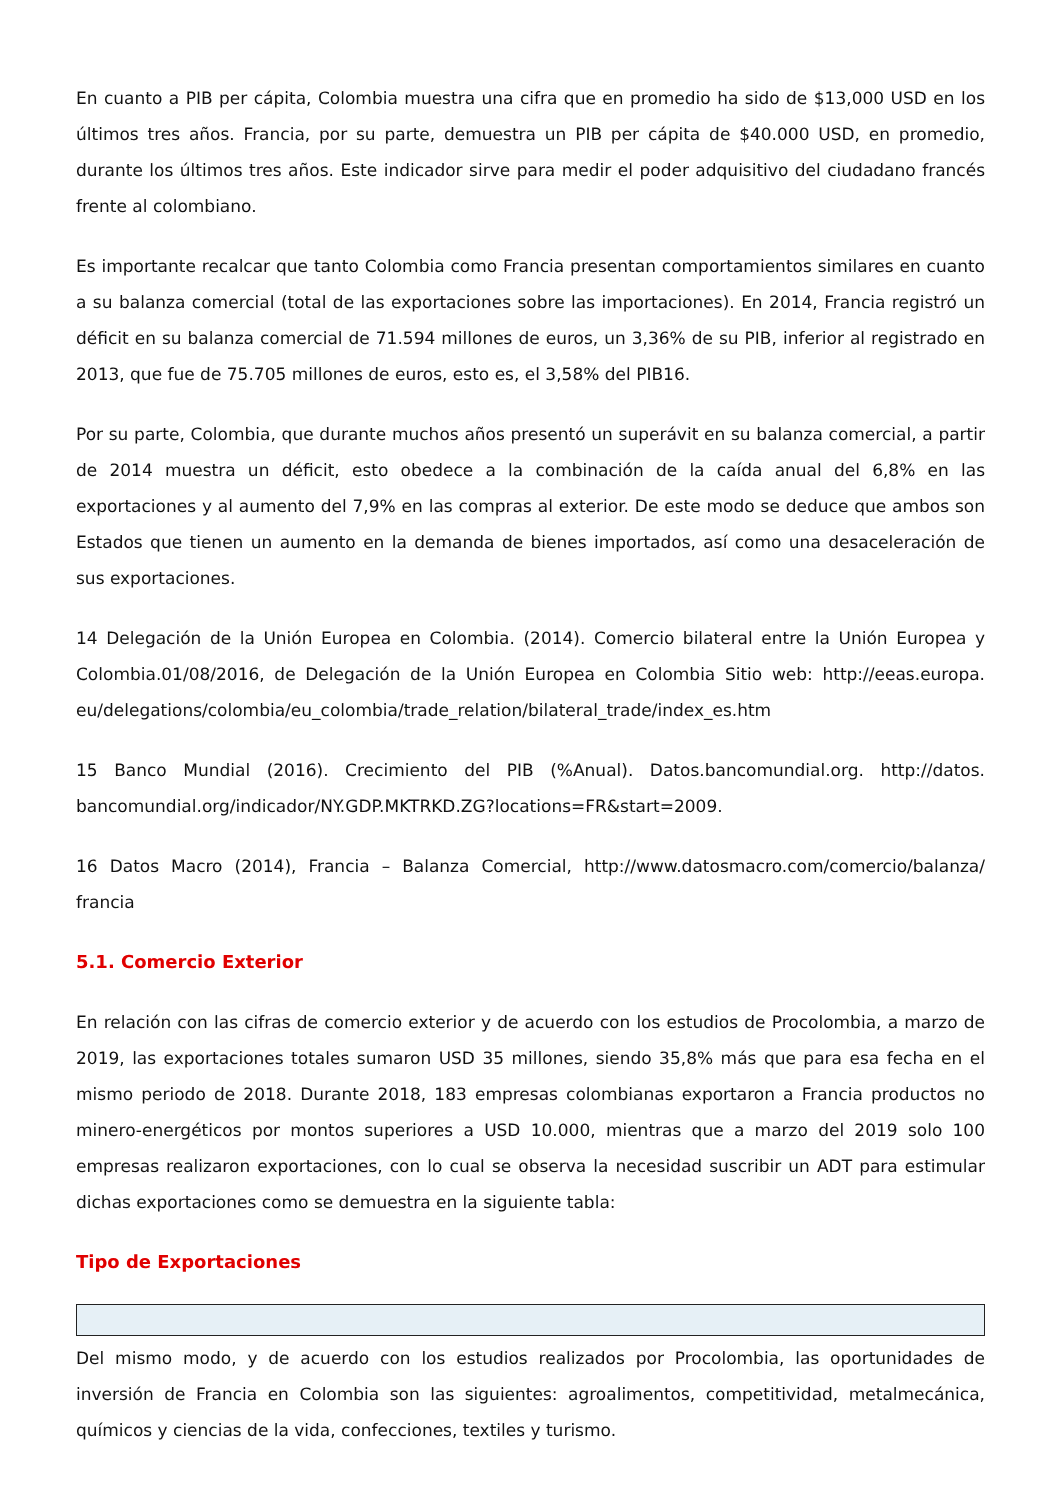En cuanto a PIB per cápita, Colombia muestra una cifra que en promedio ha sido de $13,000 USD en los últimos tres años. Francia, por su parte, demuestra un PIB per cápita de $40.000 USD, en promedio, durante los últimos tres años. Este indicador sirve para medir el poder adquisitivo del ciudadano francés frente al colombiano.
Es importante recalcar que tanto Colombia como Francia presentan comportamientos similares en cuanto a su balanza comercial (total de las exportaciones sobre las importaciones). En 2014, Francia registró un déficit en su balanza comercial de 71.594 millones de euros, un 3,36% de su PIB, inferior al registrado en 2013, que fue de 75.705 millones de euros, esto es, el 3,58% del PIB16.
Por su parte, Colombia, que durante muchos años presentó un superávit en su balanza comercial, a partir de 2014 muestra un déficit, esto obedece a la combinación de la caída anual del 6,8% en las exportaciones y al aumento del 7,9% en las compras al exterior. De este modo se deduce que ambos son Estados que tienen un aumento en la demanda de bienes importados, así como una desaceleración de sus exportaciones.
14 Delegación de la Unión Europea en Colombia. (2014). Comercio bilateral entre la Unión Europea y Colombia.01/08/2016, de Delegación de la Unión Europea en Colombia Sitio web: http://eeas.europa. eu/delegations/colombia/eu_colombia/trade_relation/bilateral_trade/index_es.htm
15 Banco Mundial (2016). Crecimiento del PIB (%Anual). Datos.bancomundial.org. http://datos. bancomundial.org/indicador/NY.GDP.MKTRKD.ZG?locations=FR&start=2009.
16 Datos Macro (2014), Francia – Balanza Comercial, http://www.datosmacro.com/comercio/balanza/ francia
5.1. Comercio Exterior
En relación con las cifras de comercio exterior y de acuerdo con los estudios de Procolombia, a marzo de 2019, las exportaciones totales sumaron USD 35 millones, siendo 35,8% más que para esa fecha en el mismo periodo de 2018. Durante 2018, 183 empresas colombianas exportaron a Francia productos no minero-energéticos por montos superiores a USD 10.000, mientras que a marzo del 2019 solo 100 empresas realizaron exportaciones, con lo cual se observa la necesidad suscribir un ADT para estimular dichas exportaciones como se demuestra en la siguiente tabla:
Tipo de Exportaciones
Del mismo modo, y de acuerdo con los estudios realizados por Procolombia, las oportunidades de inversión de Francia en Colombia son las siguientes: agroalimentos, competitividad, metalmecánica, químicos y ciencias de la vida, confecciones, textiles y turismo.